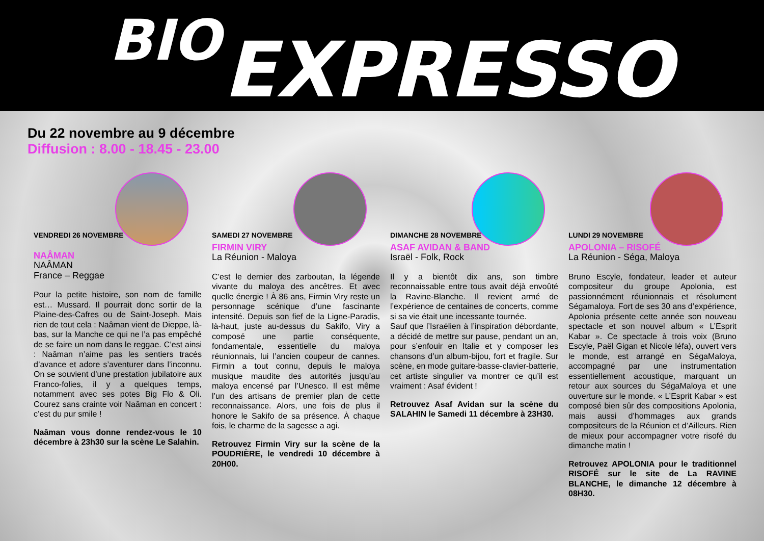BIO EXPRESSO
Du 22 novembre au 9 décembre
Diffusion : 8.00 - 18.45 - 23.00
VENDREDI 26 NOVEMBRE
NAÂMAN
NAÂMAN
France – Reggae
Pour la petite histoire, son nom de famille est… Mussard. Il pourrait donc sortir de la Plaine-des-Cafres ou de Saint-Joseph. Mais rien de tout cela : Naâman vient de Dieppe, là-bas, sur la Manche ce qui ne l’a pas empêché de se faire un nom dans le reggae. C’est ainsi : Naâman n’aime pas les sentiers tracés d’avance et adore s’aventurer dans l’inconnu. On se souvient d’une prestation jubilatoire aux Franco-folies, il y a quelques temps, notamment avec ses potes Big Flo & Oli. Courez sans crainte voir Naâman en concert : c’est du pur smile !
Naâman vous donne rendez-vous le 10 décembre à 23h30 sur la scène Le Salahin.
SAMEDI 27 NOVEMBRE
FIRMIN VIRY
La Réunion - Maloya
C’est le dernier des zarboutan, la légende vivante du maloya des ancêtres. Et avec quelle énergie ! À 86 ans, Firmin Viry reste un personnage scénique d’une fascinante intensité. Depuis son fief de la Ligne-Paradis, là-haut, juste au-dessus du Sakifo, Viry a composé une partie conséquente, fondamentale, essentielle du maloya réunionnais, lui l’ancien coupeur de cannes. Firmin a tout connu, depuis le maloya musique maudite des autorités jusqu’au maloya encensé par l’Unesco. Il est même l’un des artisans de premier plan de cette reconnaissance. Alors, une fois de plus il honore le Sakifo de sa présence. À chaque fois, le charme de la sagesse a agi.
Retrouvez Firmin Viry sur la scène de la POUDRIÈRE, le vendredi 10 décembre à 20H00.
DIMANCHE 28 NOVEMBRE
ASAF AVIDAN & BAND
Israël - Folk, Rock
Il y a bientôt dix ans, son timbre reconnaissable entre tous avait déjà envoûté la Ravine-Blanche. Il revient armé de l’expérience de centaines de concerts, comme si sa vie était une incessante tournée.
Sauf que l’Israélien à l’inspiration débordante, a décidé de mettre sur pause, pendant un an, pour s’enfouir en Italie et y composer les chansons d’un album-bijou, fort et fragile. Sur scène, en mode guitare-basse-clavier-batterie, cet artiste singulier va montrer ce qu’il est vraiment : Asaf évident !
Retrouvez Asaf Avidan sur la scène du SALAHIN le Samedi 11 décembre à 23H30.
LUNDI 29 NOVEMBRE
APOLONIA – RISOFÉ
La Réunion - Séga, Maloya
Bruno Escyle, fondateur, leader et auteur compositeur du groupe Apolonia, est passionnément réunionnais et résolument Ségamaloya. Fort de ses 30 ans d’expérience, Apolonia présente cette année son nouveau spectacle et son nouvel album « L’Esprit Kabar ». Ce spectacle à trois voix (Bruno Escyle, Paël Gigan et Nicole Iéfa), ouvert vers le monde, est arrangé en SégaMaloya, accompagné par une instrumentation essentiellement acoustique, marquant un retour aux sources du SégaMaloya et une ouverture sur le monde. « L’Esprit Kabar » est composé bien sûr des compositions Apolonia, mais aussi d’hommages aux grands compositeurs de la Réunion et d’Ailleurs. Rien de mieux pour accompagner votre risofé du dimanche matin !
Retrouvez APOLONIA pour le traditionnel RISOFÉ sur le site de La RAVINE BLANCHE, le dimanche 12 décembre à 08H30.